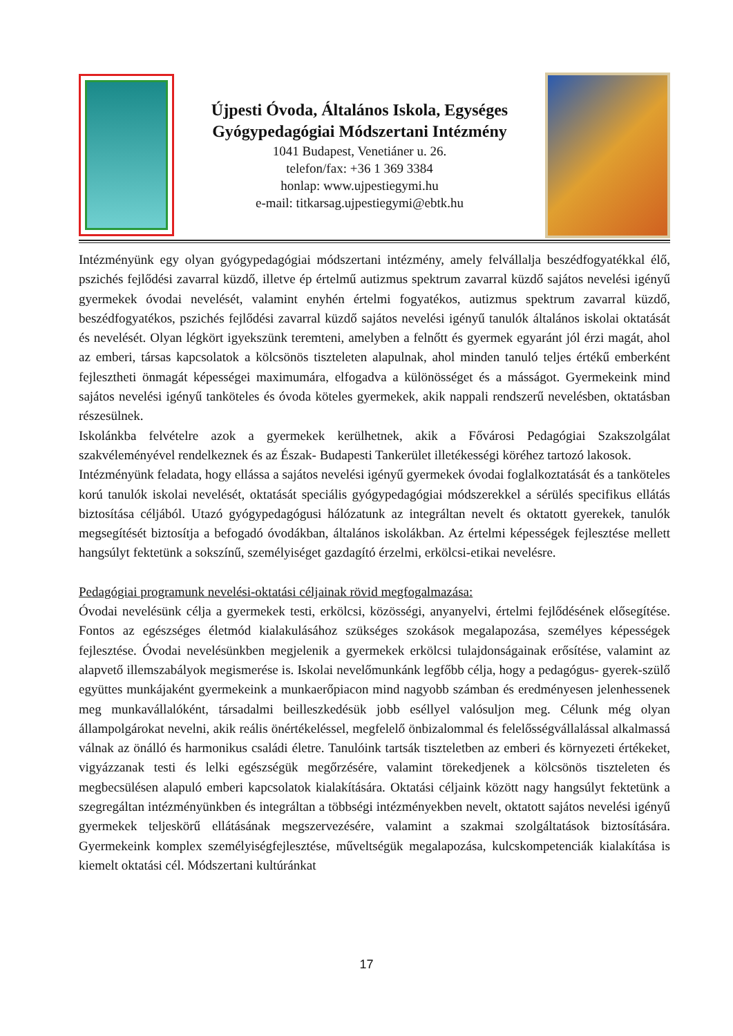Újpesti Óvoda, Általános Iskola, Egységes
Gyógypedagógiai Módszertani Intézmény
1041 Budapest, Venetiáner u. 26.
telefon/fax: +36 1 369 3384
honlap: www.ujpestiegymi.hu
e-mail: titkarsag.ujpestiegymi@ebtk.hu
Intézményünk egy olyan gyógypedagógiai módszertani intézmény, amely felvállalja beszédfogyatékkal élő, pszichés fejlődési zavarral küzdő, illetve ép értelmű autizmus spektrum zavarral küzdő sajátos nevelési igényű gyermekek óvodai nevelését, valamint enyhén értelmi fogyatékos, autizmus spektrum zavarral küzdő, beszédfogyatékos, pszichés fejlődési zavarral küzdő sajátos nevelési igényű tanulók általános iskolai oktatását és nevelését. Olyan légkört igyekszünk teremteni, amelyben a felnőtt és gyermek egyaránt jól érzi magát, ahol az emberi, társas kapcsolatok a kölcsönös tiszteleten alapulnak, ahol minden tanuló teljes értékű emberként fejlesztheti önmagát képességei maximumára, elfogadva a különösséget és a másságot. Gyermekeink mind sajátos nevelési igényű tanköteles és óvoda köteles gyermekek, akik nappali rendszerű nevelésben, oktatásban részesülnek.
Iskolánkba felvételre azok a gyermekek kerülhetnek, akik a Fővárosi Pedagógiai Szakszolgálat szakvéleményével rendelkeznek és az Észak- Budapesti Tankerület illetékességi köréhez tartozó lakosok.
Intézményünk feladata, hogy ellássa a sajátos nevelési igényű gyermekek óvodai foglalkoztatását és a tanköteles korú tanulók iskolai nevelését, oktatását speciális gyógypedagógiai módszerekkel a sérülés specifikus ellátás biztosítása céljából. Utazó gyógypedagógusi hálózatunk az integráltan nevelt és oktatott gyerekek, tanulók megsegítését biztosítja a befogadó óvodákban, általános iskolákban. Az értelmi képességek fejlesztése mellett hangsúlyt fektetünk a sokszínű, személyiséget gazdagító érzelmi, erkölcsi-etikai nevelésre.
Pedagógiai programunk nevelési-oktatási céljainak rövid megfogalmazása:
Óvodai nevelésünk célja a gyermekek testi, erkölcsi, közösségi, anyanyelvi, értelmi fejlődésének elősegítése. Fontos az egészséges életmód kialakulásához szükséges szokások megalapozása, személyes képességek fejlesztése. Óvodai nevelésünkben megjelenik a gyermekek erkölcsi tulajdonságainak erősítése, valamint az alapvető illemszabályok megismerése is. Iskolai nevelőmunkánk legfőbb célja, hogy a pedagógus- gyerek-szülő együttes munkájaként gyermekeink a munkaerőpiacon mind nagyobb számban és eredményesen jelenhessenek meg munkavállalóként, társadalmi beilleszkedésük jobb eséllyel valósuljon meg. Célunk még olyan állampolgárokat nevelni, akik reális önértékeléssel, megfelelő önbizalommal és felelősségvállalással alkalmassá válnak az önálló és harmonikus családi életre. Tanulóink tartsák tiszteletben az emberi és környezeti értékeket, vigyázzanak testi és lelki egészségük megőrzésére, valamint törekedjenek a kölcsönös tiszteleten és megbecsülésen alapuló emberi kapcsolatok kialakítására. Oktatási céljaink között nagy hangsúlyt fektetünk a szegregáltan intézményünkben és integráltan a többségi intézményekben nevelt, oktatott sajátos nevelési igényű gyermekek teljeskörű ellátásának megszervezésére, valamint a szakmai szolgáltatások biztosítására. Gyermekeink komplex személyiségfejlesztése, műveltségük megalapozása, kulcskompetenciák kialakítása is kiemelt oktatási cél. Módszertani kultúránkat
17